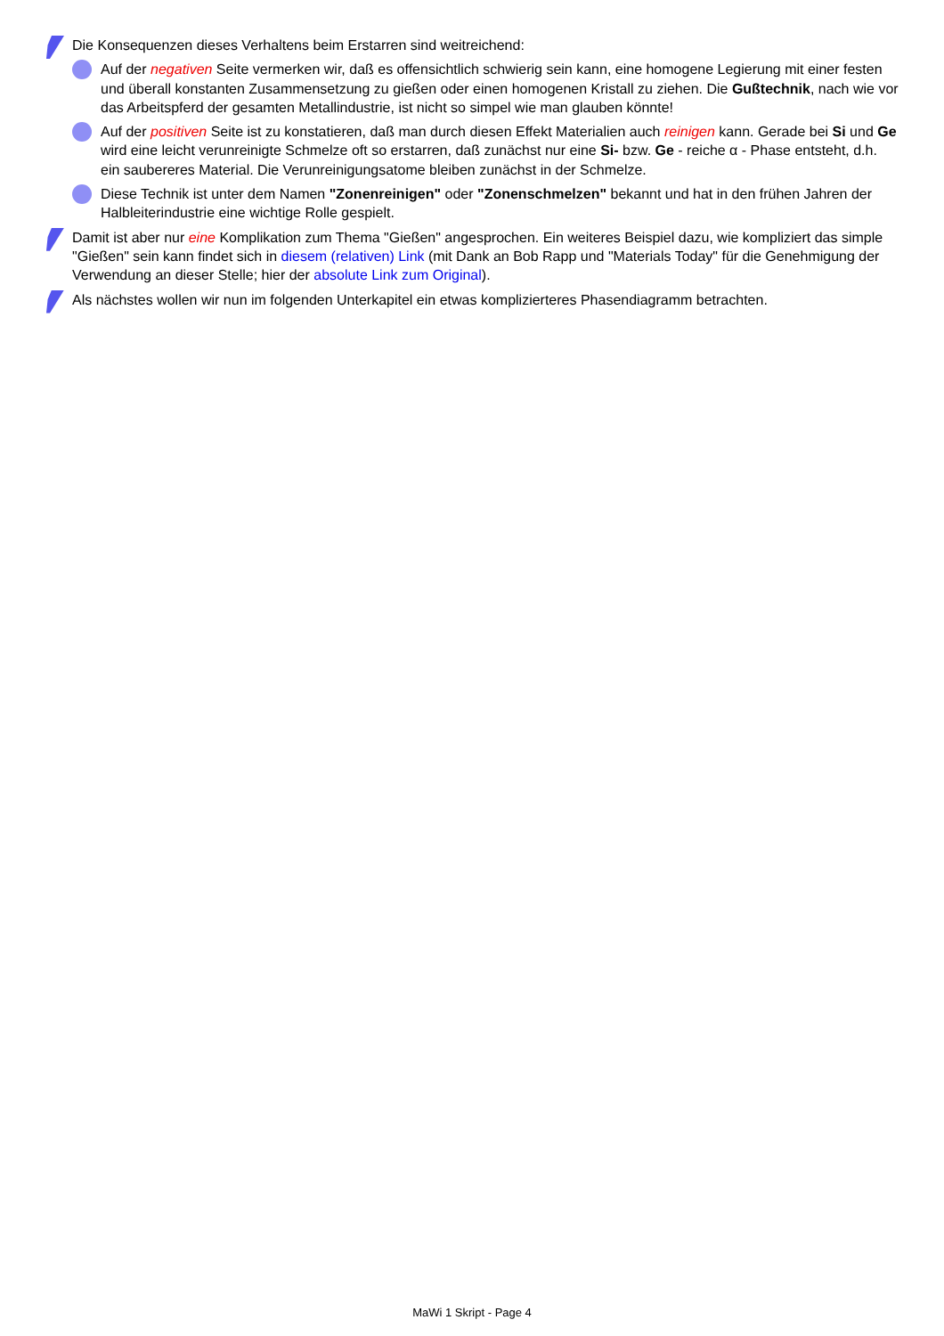Die Konsequenzen dieses Verhaltens beim Erstarren sind weitreichend:
Auf der negativen Seite vermerken wir, daß es offensichtlich schwierig sein kann, eine homogene Legierung mit einer festen und überall konstanten Zusammensetzung zu gießen oder einen homogenen Kristall zu ziehen. Die Gußtechnik, nach wie vor das Arbeitspferd der gesamten Metallindustrie, ist nicht so simpel wie man glauben könnte!
Auf der positiven Seite ist zu konstatieren, daß man durch diesen Effekt Materialien auch reinigen kann. Gerade bei Si und Ge wird eine leicht verunreinigte Schmelze oft so erstarren, daß zunächst nur eine Si- bzw. Ge - reiche α - Phase entsteht, d.h. ein saubereres Material. Die Verunreinigungsatome bleiben zunächst in der Schmelze.
Diese Technik ist unter dem Namen "Zonenreinigen" oder "Zonenschmelzen" bekannt und hat in den frühen Jahren der Halbleiterindustrie eine wichtige Rolle gespielt.
Damit ist aber nur eine Komplikation zum Thema "Gießen" angesprochen. Ein weiteres Beispiel dazu, wie kompliziert das simple "Gießen" sein kann findet sich in diesem (relativen) Link (mit Dank an Bob Rapp und "Materials Today" für die Genehmigung der Verwendung an dieser Stelle; hier der absolute Link zum Original).
Als nächstes wollen wir nun im folgenden Unterkapitel ein etwas komplizierteres Phasendiagramm betrachten.
MaWi 1 Skript - Page 4